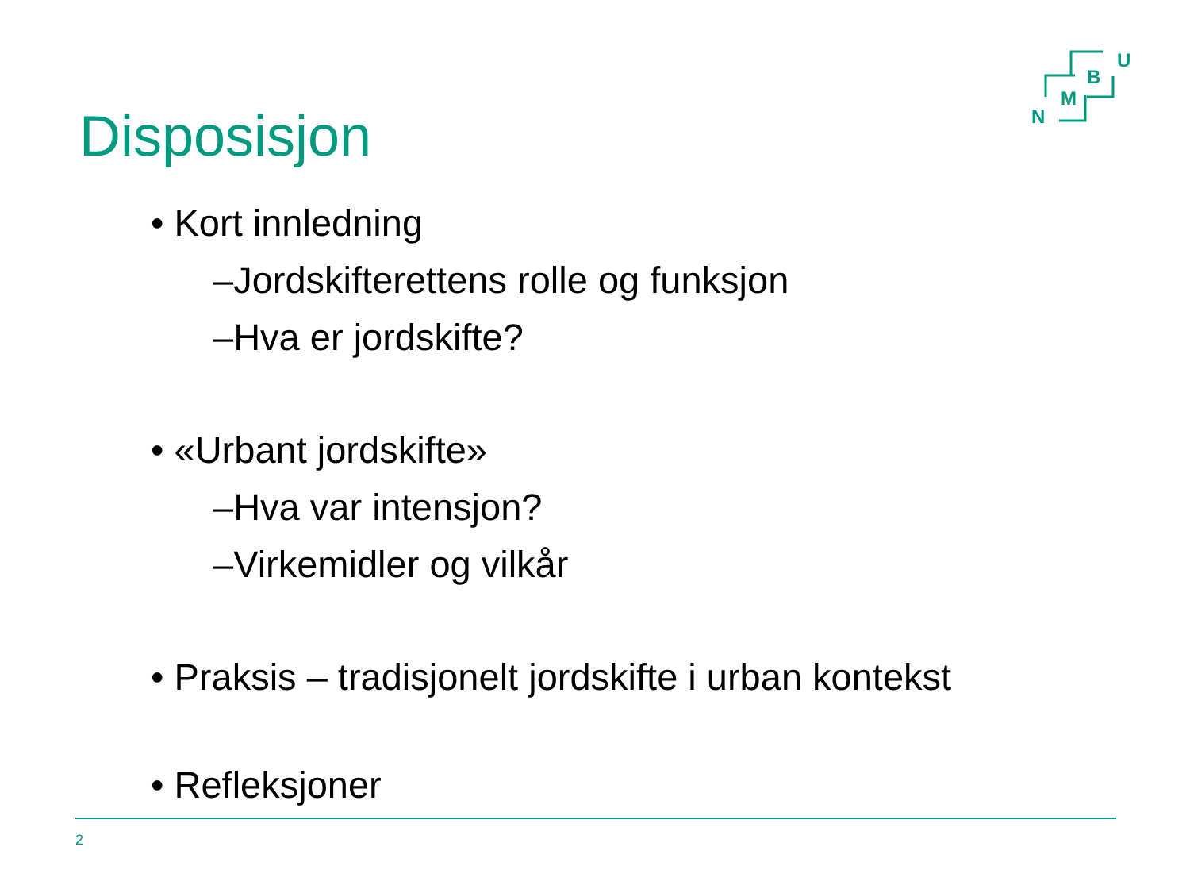U
B
M
N
Disposisjon
• Kort innledning
–Jordskifterettens rolle og funksjon
–Hva er jordskifte?
• «Urbant jordskifte»
–Hva var intensjon?
–Virkemidler og vilkår
• Praksis – tradisjonelt jordskifte i urban kontekst
• Refleksjoner
2